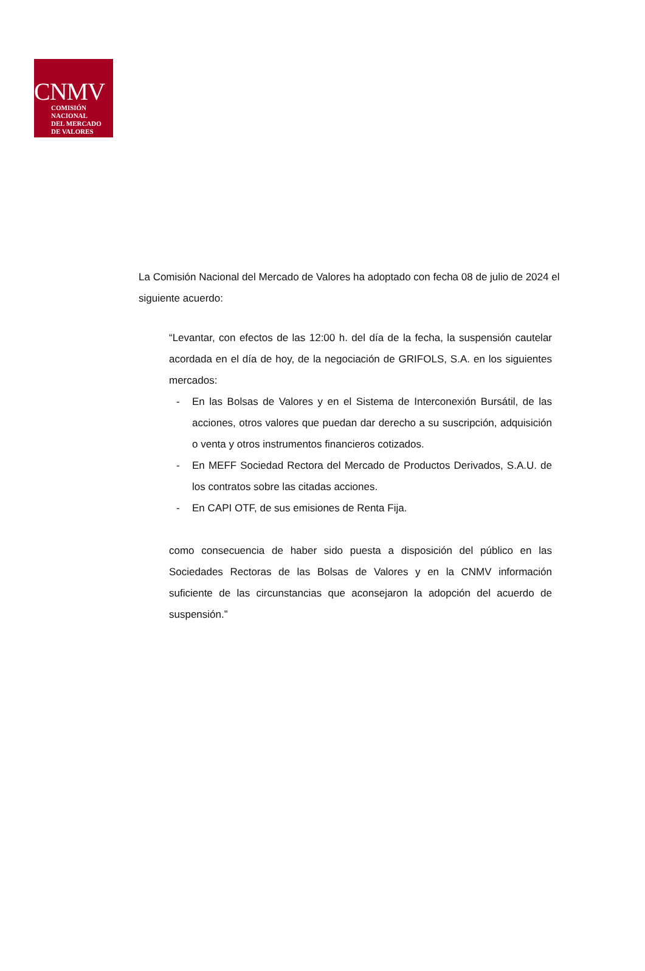CNMV
COMISIÓN
NACIONAL
DEL MERCADO
DE VALORES
La Comisión Nacional del Mercado de Valores ha adoptado con fecha 08 de julio de 2024 el siguiente acuerdo:
“Levantar, con efectos de las 12:00 h. del día de la fecha, la suspensión cautelar acordada en el día de hoy, de la negociación de GRIFOLS, S.A. en los siguientes mercados:
- En las Bolsas de Valores y en el Sistema de Interconexión Bursátil, de las acciones, otros valores que puedan dar derecho a su suscripción, adquisición o venta y otros instrumentos financieros cotizados.
- En MEFF Sociedad Rectora del Mercado de Productos Derivados, S.A.U. de los contratos sobre las citadas acciones.
- En CAPI OTF, de sus emisiones de Renta Fija.
como consecuencia de haber sido puesta a disposición del público en las Sociedades Rectoras de las Bolsas de Valores y en la CNMV información suficiente de las circunstancias que aconsejaron la adopción del acuerdo de suspensión.”